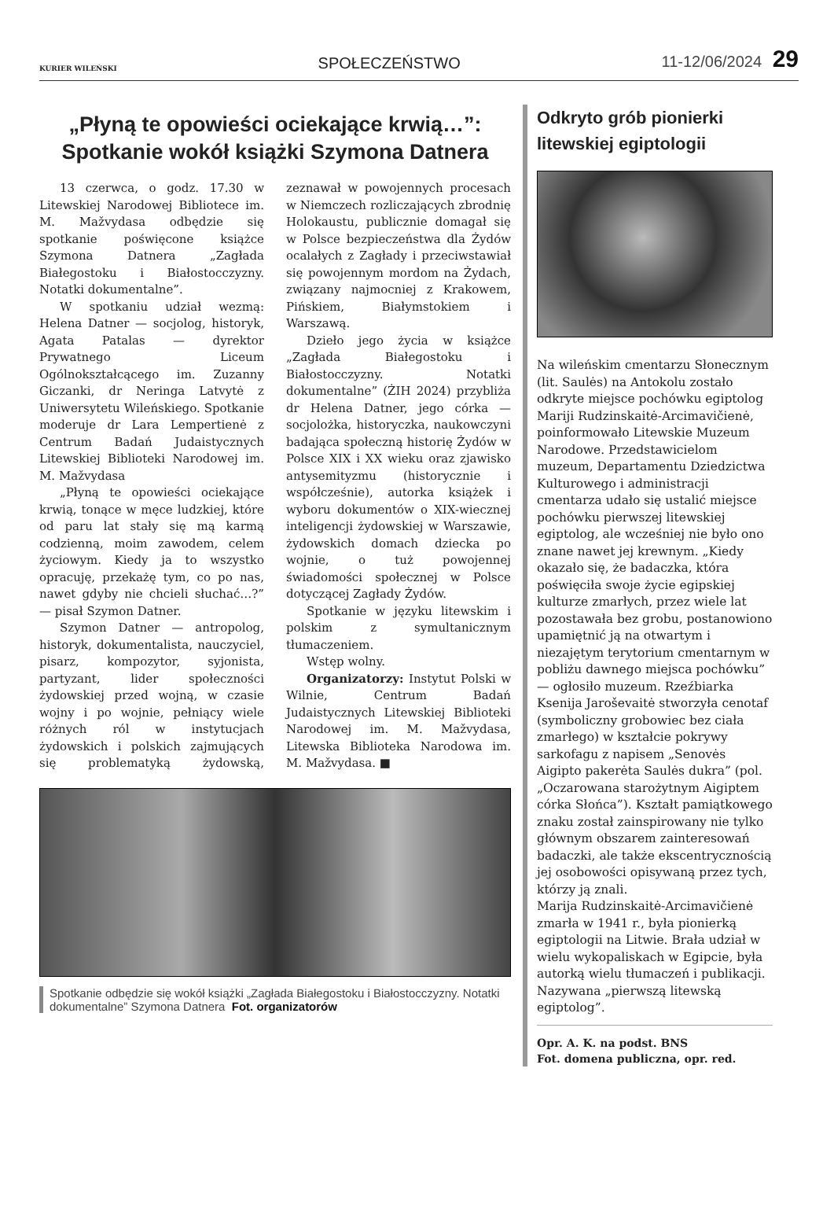KURIER WILEŃSKI SPOŁECZEŃSTWO 11-12/06/2024 29
„Płyną te opowieści ociekające krwią…”:
Spotkanie wokół książki Szymona Datnera
13 czerwca, o godz. 17.30 w Litewskiej Narodowej Bibliotece im. M. Mažvydasa odbędzie się spotkanie poświęcone książce Szymona Datnera „Zagłada Białegostoku i Białostocczyzny. Notatki dokumentalne”.
W spotkaniu udział wezmą: Helena Datner — socjolog, historyk, Agata Patalas — dyrektor Prywatnego Liceum Ogólnokształcącego im. Zuzanny Giczanki, dr Neringa Latvytė z Uniwersytetu Wileńskiego. Spotkanie moderuje dr Lara Lempertienė z Centrum Badań Judaistycznych Litewskiej Biblioteki Narodowej im. M. Mažvydasa
„Płyną te opowieści ociekające krwią, tonące w męce ludzkiej, które od paru lat stały się mą karmą codzienną, moim zawodem, celem życiowym. Kiedy ja to wszystko opracuję, przekażę tym, co po nas, nawet gdyby nie chcieli słuchać…?” — pisał Szymon Datner.
Szymon Datner — antropolog, historyk, dokumentalista, nauczyciel, pisarz, kompozytor, syjonista, partyzant, lider społeczności żydowskiej przed wojną, w czasie wojny i po wojnie, pełniący wiele różnych ról w instytucjach żydowskich i polskich zajmujących się problematyką żydowską, zeznawał w powojennych procesach w Niemczech rozliczających zbrodnię Holokaustu, publicznie domagał się w Polsce bezpieczeństwa dla Żydów ocalałych z Zagłady i przeciwstawiał się powojennym mordom na Żydach, związany najmocniej z Krakowem, Pińskiem, Białymstokiem i Warszawą.
Dzieło jego życia w książce „Zagłada Białegostoku i Białostocczyzny. Notatki dokumentalne” (ŻIH 2024) przybliża dr Helena Datner, jego córka — socjolożka, historyczka, naukowczyni badająca społeczną historię Żydów w Polsce XIX i XX wieku oraz zjawisko antysemityzmu (historycznie i współcześnie), autorka książek i wyboru dokumentów o XIX-wiecznej inteligencji żydowskiej w Warszawie, żydowskich domach dziecka po wojnie, o tuż powojennej świadomości społecznej w Polsce dotyczącej Zagłady Żydów.
Spotkanie w języku litewskim i polskim z symultanicznym tłumaczeniem.
Wstęp wolny.
Organizatorzy: Instytut Polski w Wilnie, Centrum Badań Judaistycznych Litewskiej Biblioteki Narodowej im. M. Mažvydasa, Litewska Biblioteka Narodowa im. M. Mažvydasa. ■
Spotkanie odbędzie się wokół książki „Zagłada Białegostoku i Białostocczyzny. Notatki dokumentalne” Szymona Datnera Fot. organizatorów
Odkryto grób pionierki litewskiej egiptologii
Na wileńskim cmentarzu Słonecznym (lit. Saulės) na Antokolu zostało odkryte miejsce pochówku egiptolog Mariji Rudzinskaitė-Arcimavičienė, poinformowało Litewskie Muzeum Narodowe. Przedstawicielom muzeum, Departamentu Dziedzictwa Kulturowego i administracji cmentarza udało się ustalić miejsce pochówku pierwszej litewskiej egiptolog, ale wcześniej nie było ono znane nawet jej krewnym. „Kiedy okazało się, że badaczka, która poświęciła swoje życie egipskiej kulturze zmarłych, przez wiele lat pozostawała bez grobu, postanowiono upamiętnić ją na otwartym i niezajętym terytorium cmentarnym w pobliżu dawnego miejsca pochówku” — ogłosiło muzeum. Rzeźbiarka Ksenija Jaroševaitė stworzyła cenotaf (symboliczny grobowiec bez ciała zmarłego) w kształcie pokrywy sarkofagu z napisem „Senovės Aigipto pakerėta Saulės dukra” (pol. „Oczarowana starożytnym Aigiptem córka Słońca”). Kształt pamiątkowego znaku został zainspirowany nie tylko głównym obszarem zainteresowań badaczki, ale także ekscentrycznością jej osobowości opisywaną przez tych, którzy ją znali.
Marija Rudzinskaitė-Arcimavičienė zmarła w 1941 r., była pionierką egiptologii na Litwie. Brała udział w wielu wykopaliskach w Egipcie, była autorką wielu tłumaczeń i publikacji. Nazywana „pierwszą litewską egiptolog”.
Opr. A. K. na podst. BNS
Fot. domena publiczna, opr. red.